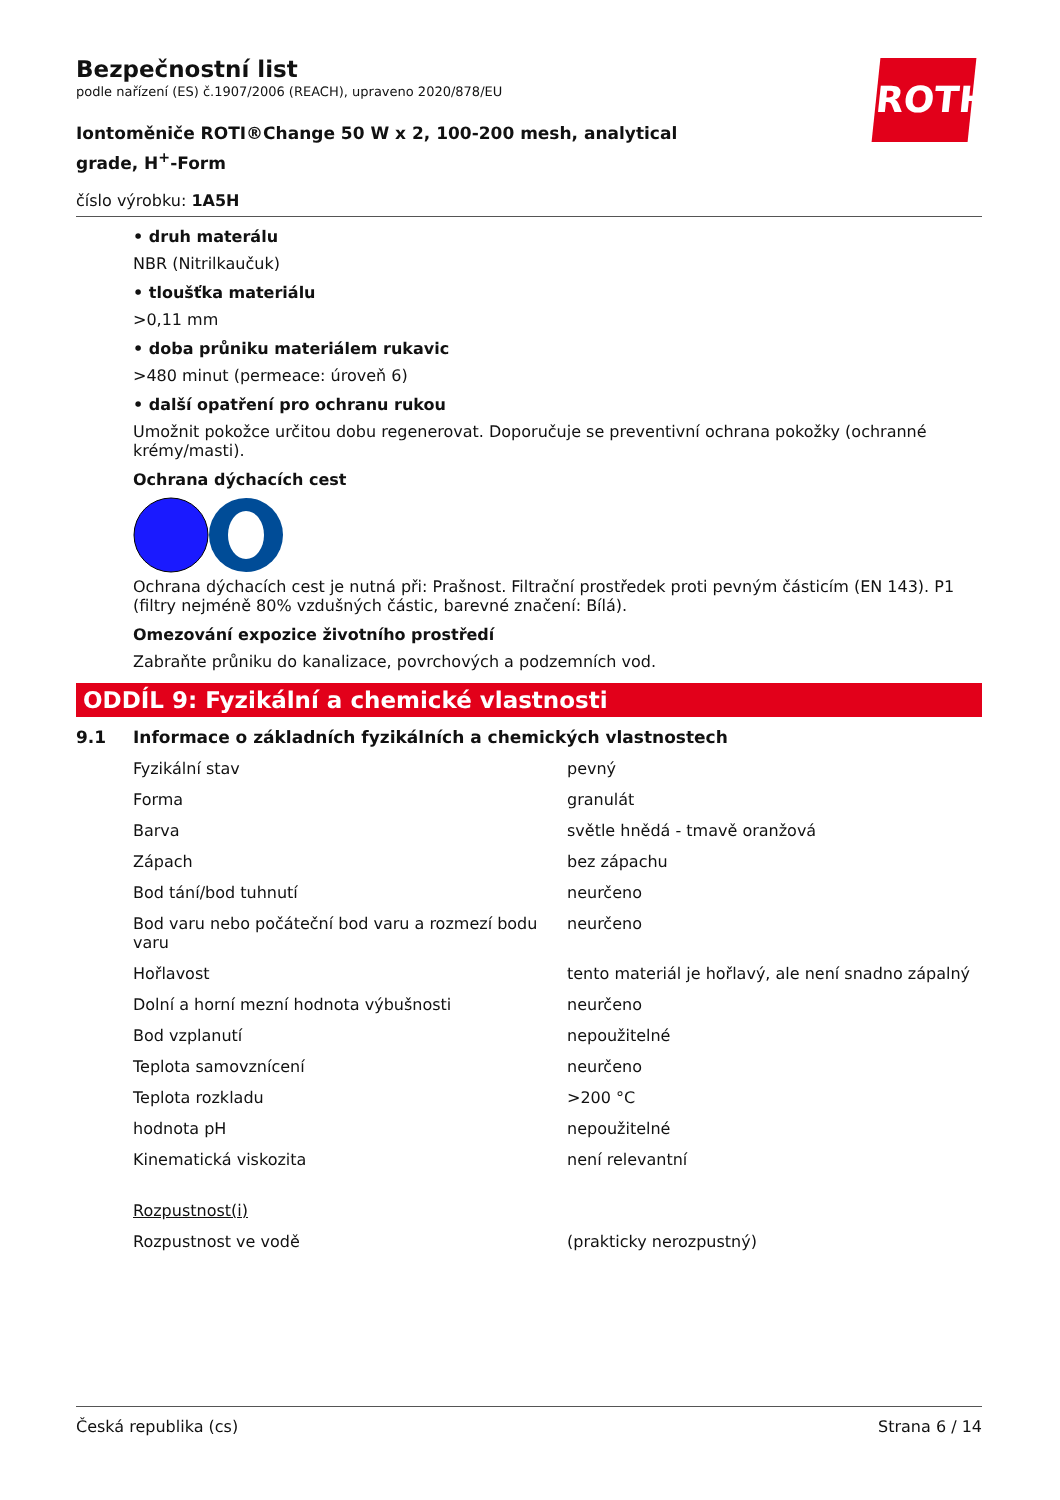ROTH
Bezpečnostní list
podle nařízení (ES) č.1907/2006 (REACH), upraveno 2020/878/EU
Iontoměniče ROTI®Change 50 W x 2, 100-200 mesh, analytical grade, H<sup>+</sup>-Form
číslo výrobku: 1A5H
• druh materálu
NBR (Nitrilkaučuk)
• tloušťka materiálu
>0,11 mm
• doba průniku materiálem rukavic
>480 minut (permeace: úroveň 6)
• další opatření pro ochranu rukou
Umožnit pokožce určitou dobu regenerovat. Doporučuje se preventivní ochrana pokožky (ochranné krémy/masti).
Ochrana dýchacích cest
Ochrana dýchacích cest je nutná při: Prašnost. Filtrační prostředek proti pevným částicím (EN 143). P1 (filtry nejméně 80% vzdušných částic, barevné značení: Bílá).
Omezování expozice životního prostředí
Zabraňte průniku do kanalizace, povrchových a podzemních vod.
ODDÍL 9: Fyzikální a chemické vlastnosti
9.1 Informace o základních fyzikálních a chemických vlastnostech
| Fyzikální stav | pevný |
| Forma | granulát |
| Barva | světle hnědá - tmavě oranžová |
| Zápach | bez zápachu |
| Bod tání/bod tuhnutí | neurčeno |
| Bod varu nebo počáteční bod varu a rozmezí bodu varu | neurčeno |
| Hořlavost | tento materiál je hořlavý, ale není snadno zápalný |
| Dolní a horní mezní hodnota výbušnosti | neurčeno |
| Bod vzplanutí | nepoužitelné |
| Teplota samovznícení | neurčeno |
| Teplota rozkladu | >200 °C |
| hodnota pH | nepoužitelné |
| Kinematická viskozita | není relevantní |
| Rozpustnost(i) | |
| Rozpustnost ve vodě | (prakticky nerozpustný) |
Česká republika (cs) Strana 6 / 14